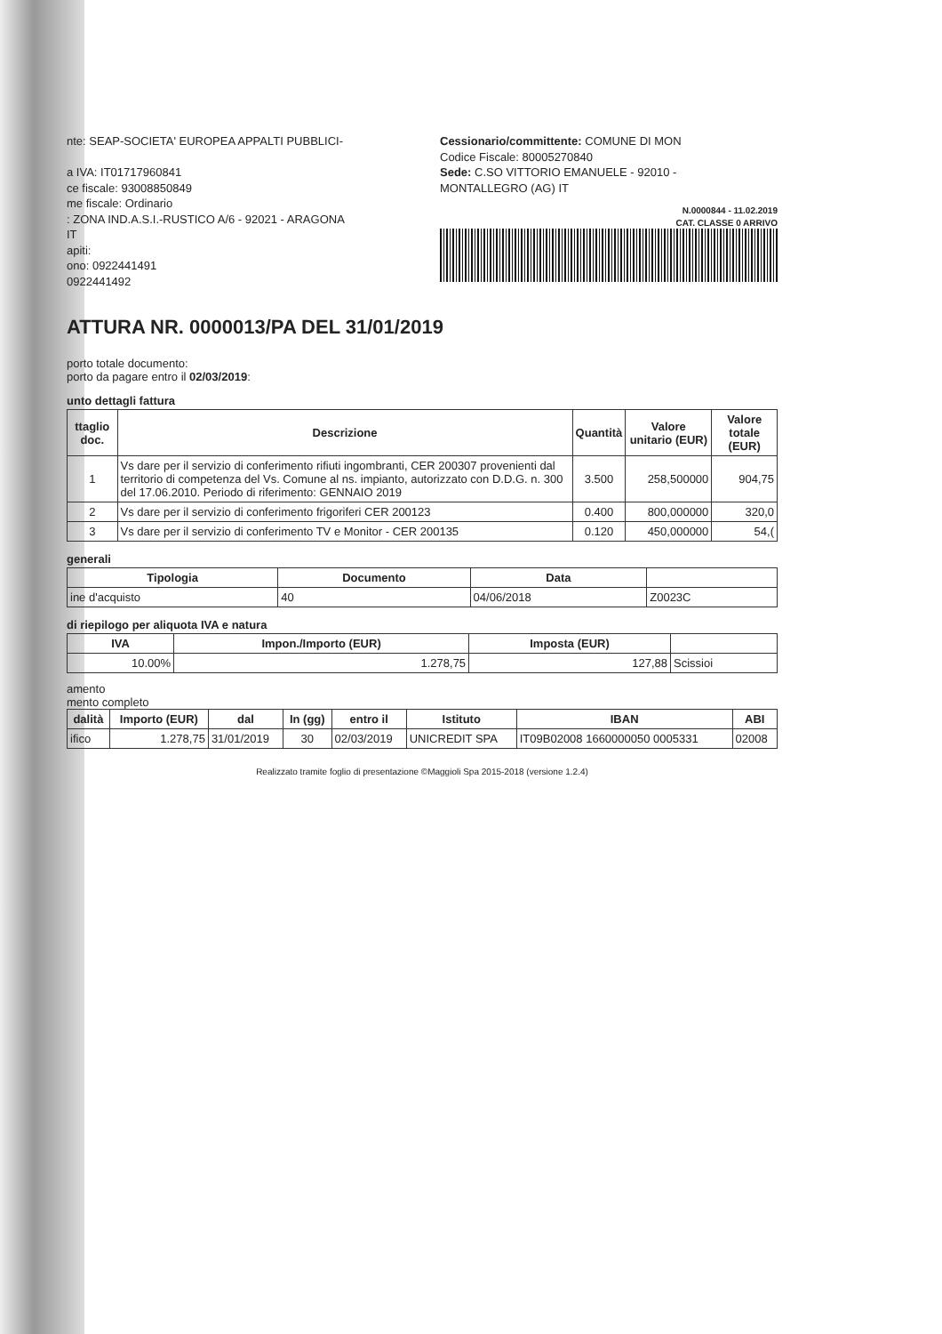nte: SEAP-SOCIETA' EUROPEA APPALTI PUBBLICI-
a IVA: IT01717960841
ce fiscale: 93008850849
me fiscale: Ordinario
: ZONA IND.A.S.I.-RUSTICO A/6 - 92021 - ARAGONA
IT
apiti:
ono: 0922441491
0922441492
Cessionario/committente: COMUNE DI MON
Codice Fiscale: 80005270840
Sede: C.SO VITTORIO EMANUELE - 92010 -
MONTALLEGRO (AG) IT
N.0000844 - 11.02.2019
CAT. CLASSE 0 ARRIVO
ATTURA NR. 0000013/PA DEL 31/01/2019
porto totale documento:
porto da pagare entro il 02/03/2019:
unto dettagli fattura
| ttaglio doc. | Descrizione | Quantità | Valore unitario (EUR) | Valore totale (EUR) |
| --- | --- | --- | --- | --- |
| 1 | Vs dare per il servizio di conferimento rifiuti ingombranti, CER 200307 provenienti dal territorio di competenza del Vs. Comune al ns. impianto, autorizzato con D.D.G. n. 300 del 17.06.2010. Periodo di riferimento: GENNAIO 2019 | 3.500 | 258,500000 | 904,75 |
| 2 | Vs dare per il servizio di conferimento frigoriferi CER 200123 | 0.400 | 800,000000 | 320,0 |
| 3 | Vs dare per il servizio di conferimento TV e Monitor - CER 200135 | 0.120 | 450,000000 | 54,( |
generali
| Tipologia | Documento | Data | |
| --- | --- | --- | --- |
| ine d'acquisto | 40 | 04/06/2018 | Z0023C |
di riepilogo per aliquota IVA e natura
| IVA | Impon./Importo (EUR) | Imposta (EUR) | |
| --- | --- | --- | --- |
| 10.00% | 1.278,75 | 127,88 | Scissioi |
amento
mento completo
| dalità | Importo (EUR) | dal | In (gg) | entro il | Istituto | IBAN | ABI |
| --- | --- | --- | --- | --- | --- | --- | --- |
| ifico | 1.278,75 | 31/01/2019 | 30 | 02/03/2019 | UNICREDIT SPA | IT09B02008 1660000050 0005331 | 02008 |
Realizzato tramite foglio di presentazione ©Maggioli Spa 2015-2018 (versione 1.2.4)